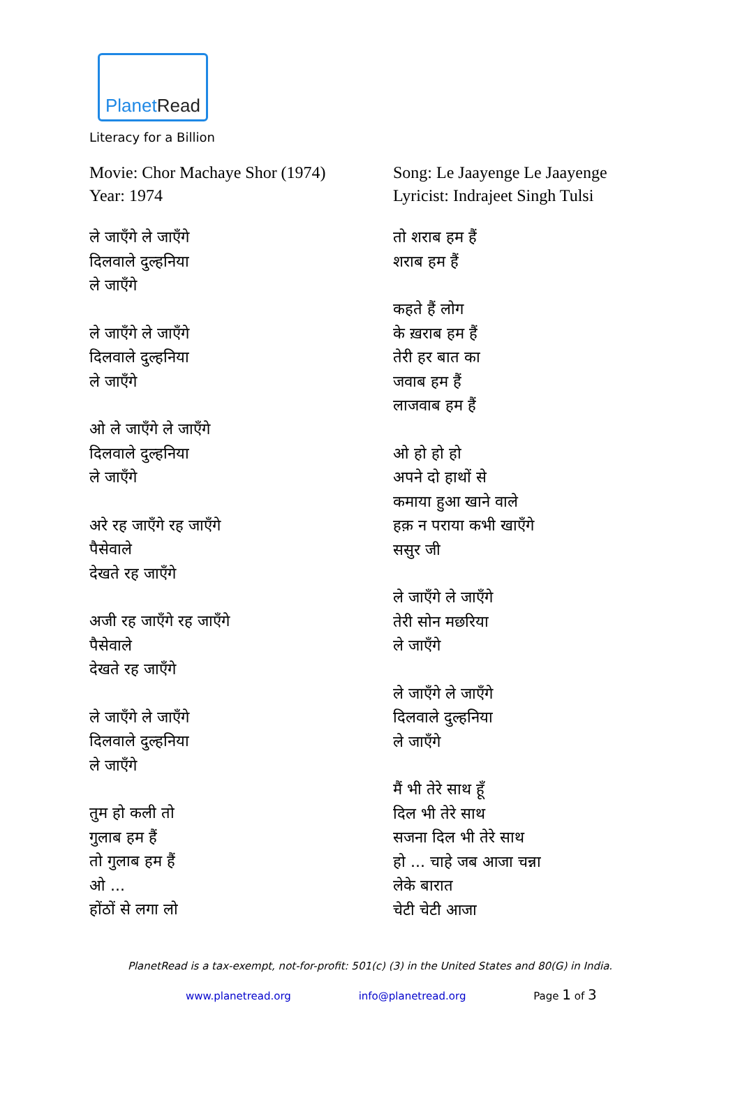PlanetRead
Literacy for a Billion
Movie: Chor Machaye Shor (1974)
Year: 1974
ले जाएँगे ले जाएँगे
दिलवाले दुल्हनिया
ले जाएँगे
ले जाएँगे ले जाएँगे
दिलवाले दुल्हनिया
ले जाएँगे
ओ ले जाएँगे ले जाएँगे
दिलवाले दुल्हनिया
ले जाएँगे
अरे रह जाएँगे रह जाएँगे
पैसेवाले
देखते रह जाएँगे
अजी रह जाएँगे रह जाएँगे
पैसेवाले
देखते रह जाएँगे
ले जाएँगे ले जाएँगे
दिलवाले दुल्हनिया
ले जाएँगे
तुम हो कली तो
गुलाब हम हैं
तो गुलाब हम हैं
ओ ...
होंठों से लगा लो
Song: Le Jaayenge Le Jaayenge
Lyricist: Indrajeet Singh Tulsi
तो शराब हम हैं
शराब हम हैं
कहते हैं लोग
के ख़राब हम हैं
तेरी हर बात का
जवाब हम हैं
लाजवाब हम हैं
ओ हो हो हो
अपने दो हाथों से
कमाया हुआ खाने वाले
हक़ न पराया कभी खाएँगे
ससुर जी
ले जाएँगे ले जाएँगे
तेरी सोन मछरिया
ले जाएँगे
ले जाएँगे ले जाएँगे
दिलवाले दुल्हनिया
ले जाएँगे
मैं भी तेरे साथ हूँ
दिल भी तेरे साथ
सजना दिल भी तेरे साथ
हो ... चाहे जब आजा चन्ना
लेके बारात
चेटी चेटी आजा
PlanetRead is a tax-exempt, not-for-profit: 501(c) (3) in the United States and 80(G) in India.
www.planetread.org info@planetread.org Page 1 of 3